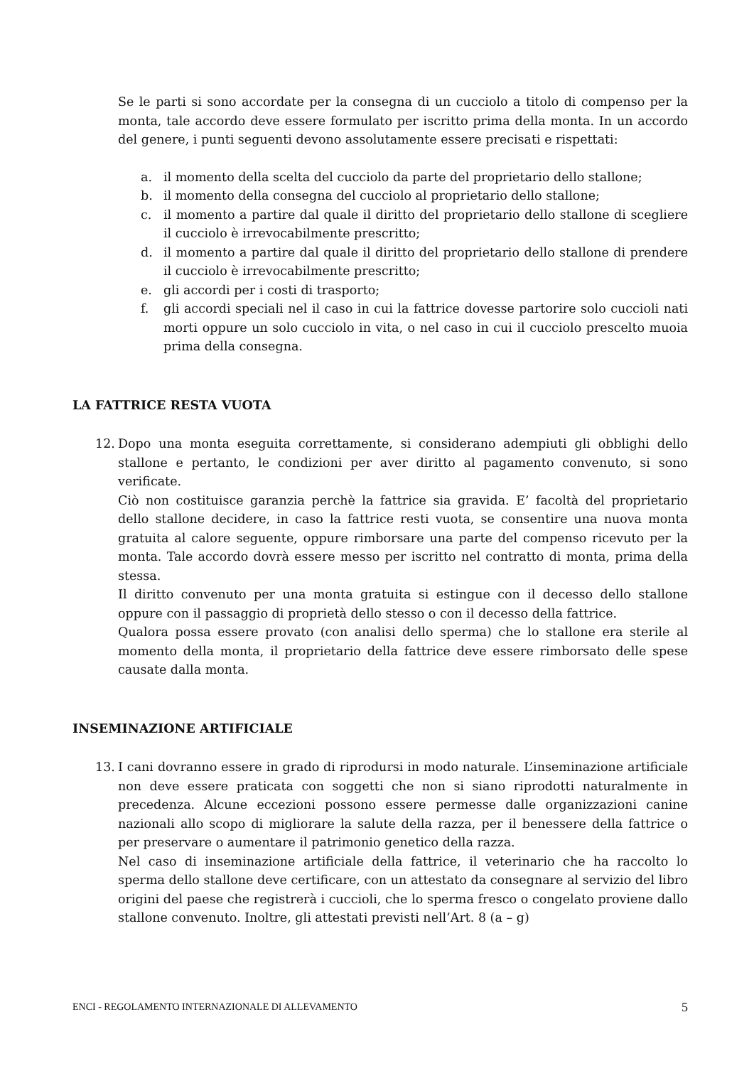Se le parti si sono accordate per la consegna di un cucciolo a titolo di compenso per la monta, tale accordo deve essere formulato per iscritto prima della monta. In un accordo del genere, i punti seguenti devono assolutamente essere precisati e rispettati:
a. il momento della scelta del cucciolo da parte del proprietario dello stallone;
b. il momento della consegna del cucciolo al proprietario dello stallone;
c. il momento a partire dal quale il diritto del proprietario dello stallone di scegliere il cucciolo è irrevocabilmente prescritto;
d. il momento a partire dal quale il diritto del proprietario dello stallone di prendere il cucciolo è irrevocabilmente prescritto;
e. gli accordi per i costi di trasporto;
f. gli accordi speciali nel il caso in cui la fattrice dovesse partorire solo cuccioli nati morti oppure un solo cucciolo in vita, o nel caso in cui il cucciolo prescelto muoia prima della consegna.
LA FATTRICE RESTA VUOTA
12. Dopo una monta eseguita correttamente, si considerano adempiuti gli obblighi dello stallone e pertanto, le condizioni per aver diritto al pagamento convenuto, si sono verificate.
Ciò non costituisce garanzia perchè la fattrice sia gravida. E’ facoltà del proprietario dello stallone decidere, in caso la fattrice resti vuota, se consentire una nuova monta gratuita al calore seguente, oppure rimborsare una parte del compenso ricevuto per la monta. Tale accordo dovrà essere messo per iscritto nel contratto di monta, prima della stessa.
Il diritto convenuto per una monta gratuita si estingue con il decesso dello stallone oppure con il passaggio di proprietà dello stesso o con il decesso della fattrice.
Qualora possa essere provato (con analisi dello sperma) che lo stallone era sterile al momento della monta, il proprietario della fattrice deve essere rimborsato delle spese causate dalla monta.
INSEMINAZIONE ARTIFICIALE
13. I cani dovranno essere in grado di riprodursi in modo naturale. L’inseminazione artificiale non deve essere praticata con soggetti che non si siano riprodotti naturalmente in precedenza. Alcune eccezioni possono essere permesse dalle organizzazioni canine nazionali allo scopo di migliorare la salute della razza, per il benessere della fattrice o per preservare o aumentare il patrimonio genetico della razza.
Nel caso di inseminazione artificiale della fattrice, il veterinario che ha raccolto lo sperma dello stallone deve certificare, con un attestato da consegnare al servizio del libro origini del paese che registrerà i cuccioli, che lo sperma fresco o congelato proviene dallo stallone convenuto. Inoltre, gli attestati previsti nell’Art. 8 (a – g)
ENCI - REGOLAMENTO INTERNAZIONALE DI ALLEVAMENTO 5